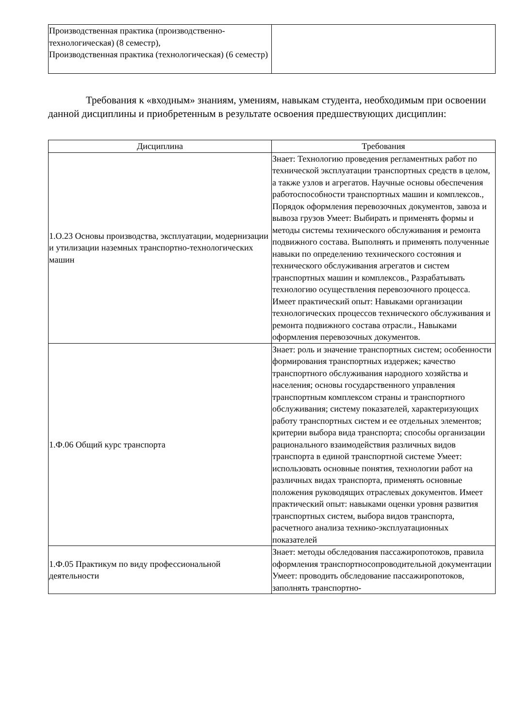| Производственная практика (производственно-технологическая) (8 семестр), Производственная практика (технологическая) (6 семестр) | |
Требования к «входным» знаниям, умениям, навыкам студента, необходимым при освоении данной дисциплины и приобретенным в результате освоения предшествующих дисциплин:
| Дисциплина | Требования |
| --- | --- |
| 1.О.23 Основы производства, эксплуатации, модернизации и утилизации наземных транспортно-технологических машин | Знает: Технологию проведения регламентных работ по технической эксплуатации транспортных средств в целом, а также узлов и агрегатов. Научные основы обеспечения работоспособности транспортных машин и комплексов., Порядок оформления перевозочных документов, завоза и вывоза грузов Умеет: Выбирать и применять формы и методы системы технического обслуживания и ремонта подвижного состава. Выполнять и применять полученные навыки по определению технического состояния и технического обслуживания агрегатов и систем транспортных машин и комплексов., Разрабатывать технологию осуществления перевозочного процесса. Имеет практический опыт: Навыками организации технологических процессов технического обслуживания и ремонта подвижного состава отрасли., Навыками оформления перевозочных документов. |
| 1.Ф.06 Общий курс транспорта | Знает: роль и значение транспортных систем; особенности формирования транспортных издержек; качество транспортного обслуживания народного хозяйства и населения; основы государственного управления транспортным комплексом страны и транспортного обслуживания; систему показателей, характеризующих работу транспортных систем и ее отдельных элементов; критерии выбора вида транспорта; способы организации рационального взаимодействия различных видов транспорта в единой транспортной системе Умеет: использовать основные понятия, технологии работ на различных видах транспорта, применять основные положения руководящих отраслевых документов. Имеет практический опыт: навыками оценки уровня развития транспортных систем, выбора видов транспорта, расчетного анализа технико-эксплуатационных показателей |
| 1.Ф.05 Практикум по виду профессиональной деятельности | Знает: методы обследования пассажиропотоков, правила оформления транспортносопроводительной документации Умеет: проводить обследование пассажиропотоков, заполнять транспортно- |